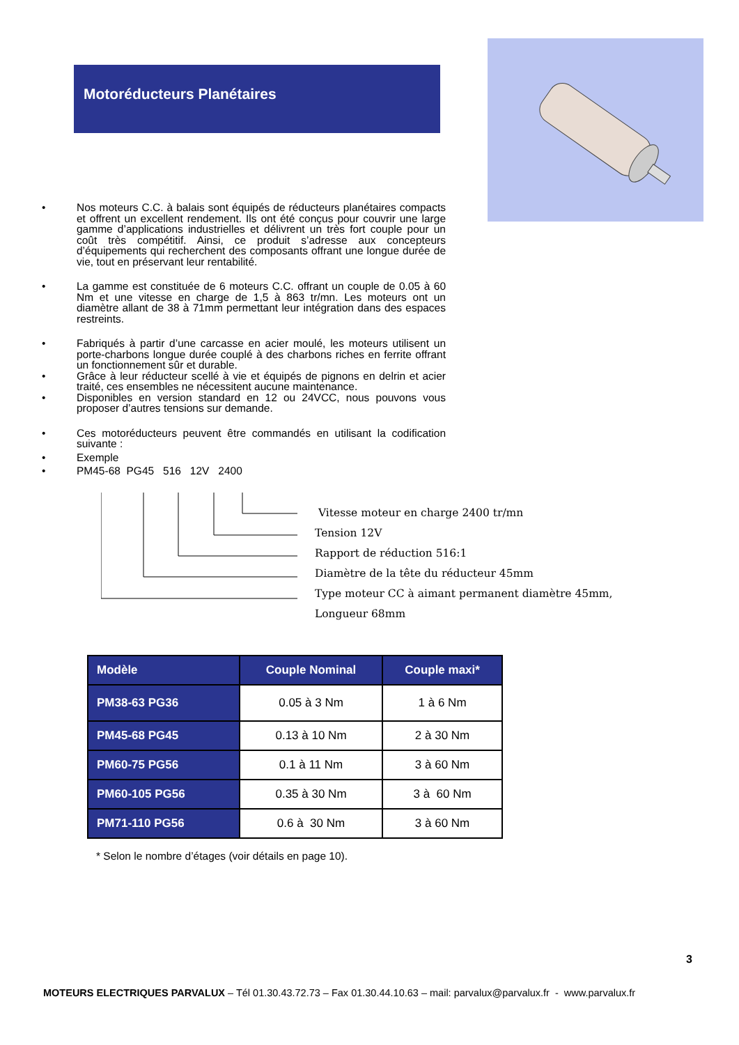Motoréducteurs Planétaires
• Nos moteurs C.C. à balais sont équipés de réducteurs planétaires compacts et offrent un excellent rendement. Ils ont été conçus pour couvrir une large gamme d’applications industrielles et délivrent un très fort couple pour un coût très compétitif. Ainsi, ce produit s’adresse aux concepteurs d’équipements qui recherchent des composants offrant une longue durée de vie, tout en préservant leur rentabilité.
• La gamme est constituée de 6 moteurs C.C. offrant un couple de 0.05 à 60 Nm et une vitesse en charge de 1,5 à 863 tr/mn. Les moteurs ont un diamètre allant de 38 à 71mm permettant leur intégration dans des espaces restreints.
• Fabriqués à partir d’une carcasse en acier moulé, les moteurs utilisent un porte-charbons longue durée couplé à des charbons riches en ferrite offrant un fonctionnement sûr et durable.
• Grâce à leur réducteur scellé à vie et équipés de pignons en delrin et acier traité, ces ensembles ne nécessitent aucune maintenance.
• Disponibles en version standard en 12 ou 24VCC, nous pouvons vous proposer d’autres tensions sur demande.
• Ces motoréducteurs peuvent être commandés en utilisant la codification suivante :
• Exemple
• PM45-68 PG45 516 12V 2400
Vitesse moteur en charge 2400 tr/mn
Tension 12V
Rapport de réduction 516:1
Diamètre de la tête du réducteur 45mm
Type moteur CC à aimant permanent diamètre 45mm,
Longueur 68mm
| Modèle | Couple Nominal | Couple maxi* |
| --- | --- | --- |
| PM38-63 PG36 | 0.05 à 3 Nm | 1 à 6 Nm |
| PM45-68 PG45 | 0.13 à 10 Nm | 2 à 30 Nm |
| PM60-75 PG56 | 0.1 à 11 Nm | 3 à 60 Nm |
| PM60-105 PG56 | 0.35 à 30 Nm | 3 à 60 Nm |
| PM71-110 PG56 | 0.6 à 30 Nm | 3 à 60 Nm |
* Selon le nombre d’étages (voir détails en page 10).
3
MOTEURS ELECTRIQUES PARVALUX – Tél 01.30.43.72.73 – Fax 01.30.44.10.63 – mail: parvalux@parvalux.fr - www.parvalux.fr